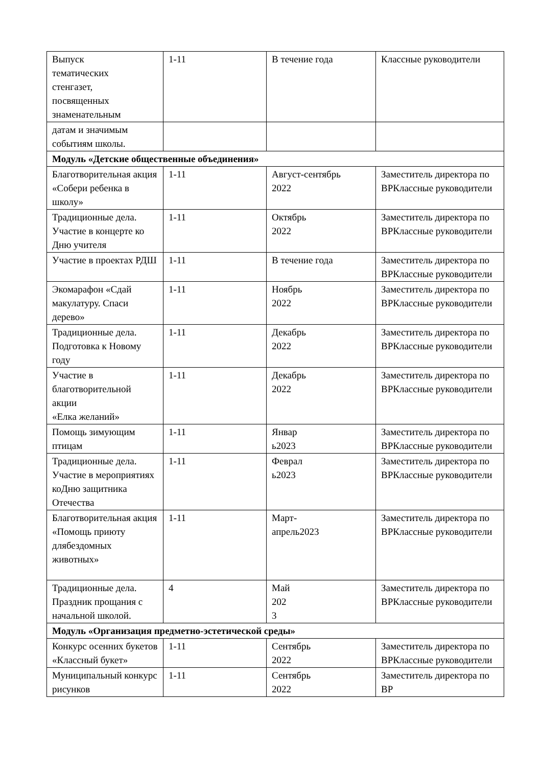| Выпуск тематических стенгазет, посвященных знаменательным | 1-11 | В течение года | Классные руководители |
| датам и значимым событиям школы. | | | |
| Модуль «Детские общественные объединения» | | | |
| Благотворительная акция «Собери ребенка в школу» | 1-11 | Август-сентябрь 2022 | Заместитель директора по ВРКлассные руководители |
| Традиционные дела. Участие в концерте ко Дню учителя | 1-11 | Октябрь 2022 | Заместитель директора по ВРКлассные руководители |
| Участие в проектах РДШ | 1-11 | В течение года | Заместитель директора по ВРКлассные руководители |
| Экомарафон «Сдай макулатуру. Спаси дерево» | 1-11 | Ноябрь 2022 | Заместитель директора по ВРКлассные руководители |
| Традиционные дела. Подготовка к Новому году | 1-11 | Декабрь 2022 | Заместитель директора по ВРКлассные руководители |
| Участие в благотворительной акции «Елка желаний» | 1-11 | Декабрь 2022 | Заместитель директора по ВРКлассные руководители |
| Помощь зимующим птицам | 1-11 | Январ ь2023 | Заместитель директора по ВРКлассные руководители |
| Традиционные дела. Участие в мероприятиях коДню защитника Отечества | 1-11 | Феврал ь2023 | Заместитель директора по ВРКлассные руководители |
| Благотворительная акция «Помощь приюту длябездомных животных» | 1-11 | Март- апрель2023 | Заместитель директора по ВРКлассные руководители |
| Традиционные дела. Праздник прощания с начальной школой. | 4 | Май 202 3 | Заместитель директора по ВРКлассные руководители |
| Модуль «Организация предметно-эстетической среды» | | | |
| Конкурс осенних букетов «Классный букет» | 1-11 | Сентябрь 2022 | Заместитель директора по ВРКлассные руководители |
| Муниципальный конкурс рисунков | 1-11 | Сентябрь 2022 | Заместитель директора по ВР |